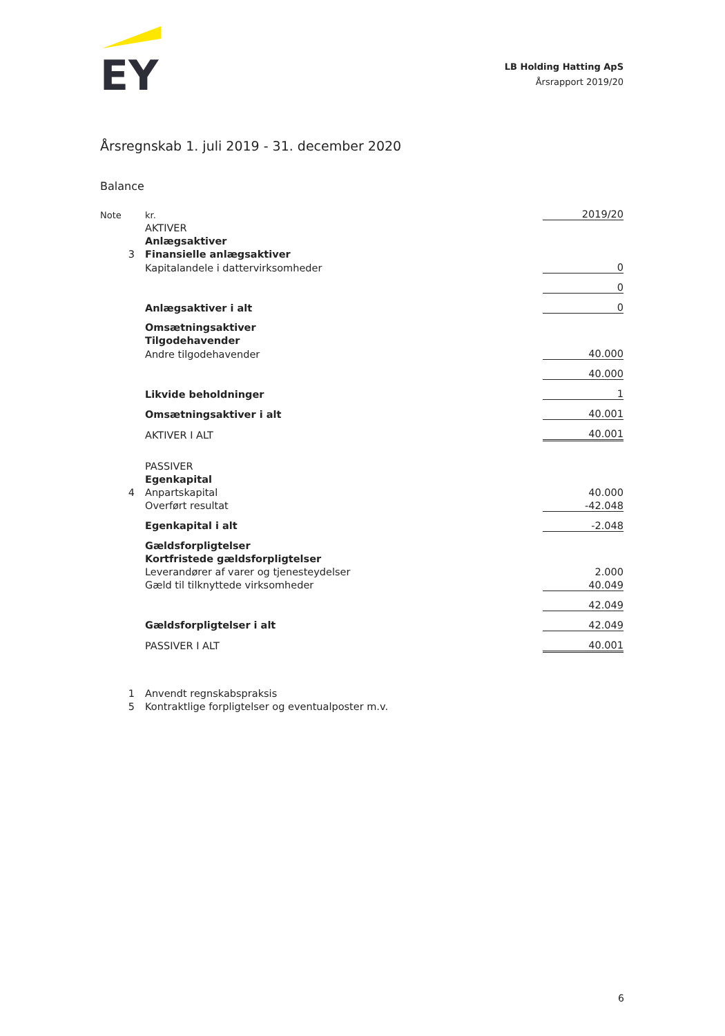EY
LB Holding Hatting ApS
Årsrapport 2019/20
Årsregnskab 1. juli 2019 - 31. december 2020
Balance
| Note | kr. | 2019/20 |
| | AKTIVER | |
| | Anlægsaktiver | |
| 3 | Finansielle anlægsaktiver | |
| | Kapitalandele i dattervirksomheder | 0 |
| | | 0 |
| | Anlægsaktiver i alt | 0 |
| | Omsætningsaktiver | |
| | Tilgodehavender | |
| | Andre tilgodehavender | 40.000 |
| | | 40.000 |
| | Likvide beholdninger | 1 |
| | Omsætningsaktiver i alt | 40.001 |
| | AKTIVER I ALT | 40.001 |
| | PASSIVER | |
| | Egenkapital | |
| 4 | Anpartskapital | 40.000 |
| | Overført resultat | -42.048 |
| | Egenkapital i alt | -2.048 |
| | Gældsforpligtelser | |
| | Kortfristede gældsforpligtelser | |
| | Leverandører af varer og tjenesteydelser | 2.000 |
| | Gæld til tilknyttede virksomheder | 40.049 |
| | | 42.049 |
| | Gældsforpligtelser i alt | 42.049 |
| | PASSIVER I ALT | 40.001 |
| 1 | Anvendt regnskabspraksis | |
| 5 | Kontraktlige forpligtelser og eventualposter m.v. | |
6